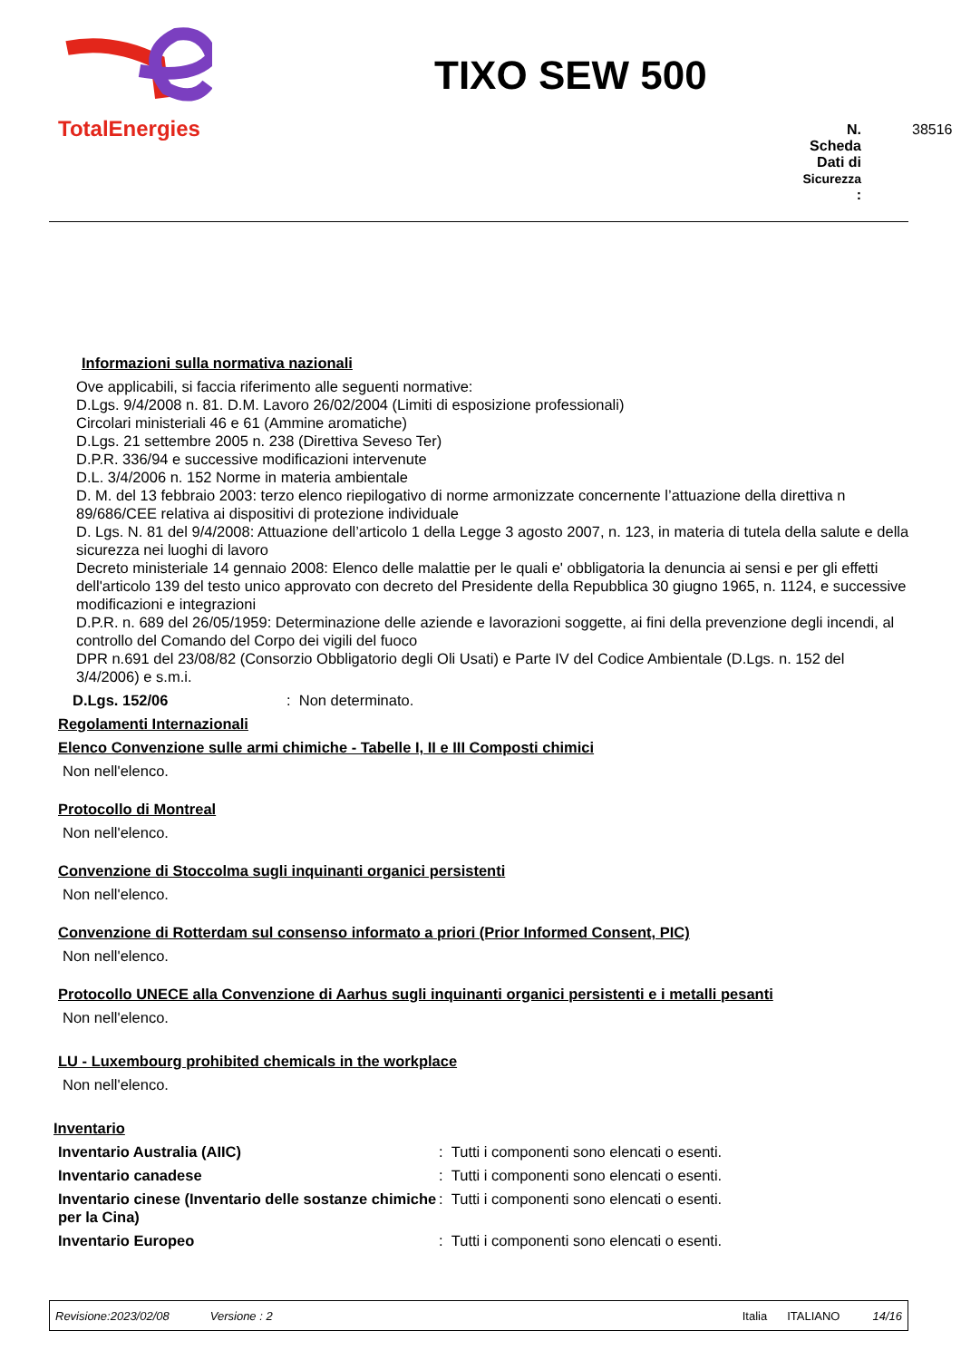TotalEnergies
TIXO SEW 500
N.
Scheda
Dati di
Sicurezza
: 38516
Informazioni sulla normativa nazionali
Ove applicabili, si faccia riferimento alle seguenti normative:
D.Lgs. 9/4/2008 n. 81. D.M. Lavoro 26/02/2004 (Limiti di esposizione professionali)
Circolari ministeriali 46 e 61 (Ammine aromatiche)
D.Lgs. 21 settembre 2005 n. 238 (Direttiva Seveso Ter)
D.P.R. 336/94 e successive modificazioni intervenute
D.L. 3/4/2006 n. 152 Norme in materia ambientale
D. M. del 13 febbraio 2003: terzo elenco riepilogativo di norme armonizzate concernente l’attuazione della direttiva n 89/686/CEE relativa ai dispositivi di protezione individuale
D. Lgs. N. 81 del 9/4/2008: Attuazione dell’articolo 1 della Legge 3 agosto 2007, n. 123, in materia di tutela della salute e della sicurezza nei luoghi di lavoro
Decreto ministeriale 14 gennaio 2008: Elenco delle malattie per le quali e' obbligatoria la denuncia ai sensi e per gli effetti dell'articolo 139 del testo unico approvato con decreto del Presidente della Repubblica 30 giugno 1965, n. 1124, e successive modificazioni e integrazioni
D.P.R. n. 689 del 26/05/1959: Determinazione delle aziende e lavorazioni soggette, ai fini della prevenzione degli incendi, al controllo del Comando del Corpo dei vigili del fuoco
DPR n.691 del 23/08/82 (Consorzio Obbligatorio degli Oli Usati) e Parte IV del Codice Ambientale (D.Lgs. n. 152 del 3/4/2006) e s.m.i.
D.Lgs. 152/06: Non determinato.
Regolamenti Internazionali
Elenco Convenzione sulle armi chimiche - Tabelle I, II e III Composti chimici
Non nell'elenco.
Protocollo di Montreal
Non nell'elenco.
Convenzione di Stoccolma sugli inquinanti organici persistenti
Non nell'elenco.
Convenzione di Rotterdam sul consenso informato a priori (Prior Informed Consent, PIC)
Non nell'elenco.
Protocollo UNECE alla Convenzione di Aarhus sugli inquinanti organici persistenti e i metalli pesanti
Non nell'elenco.
LU - Luxembourg prohibited chemicals in the workplace
Non nell'elenco.
Inventario
Inventario Australia (AIIC): Tutti i componenti sono elencati o esenti.
Inventario canadese: Tutti i componenti sono elencati o esenti.
Inventario cinese (Inventario delle sostanze chimiche per la Cina): Tutti i componenti sono elencati o esenti.
Inventario Europeo: Tutti i componenti sono elencati o esenti.
Revisione:2023/02/08 Versione : 2 Italia ITALIANO 14/16